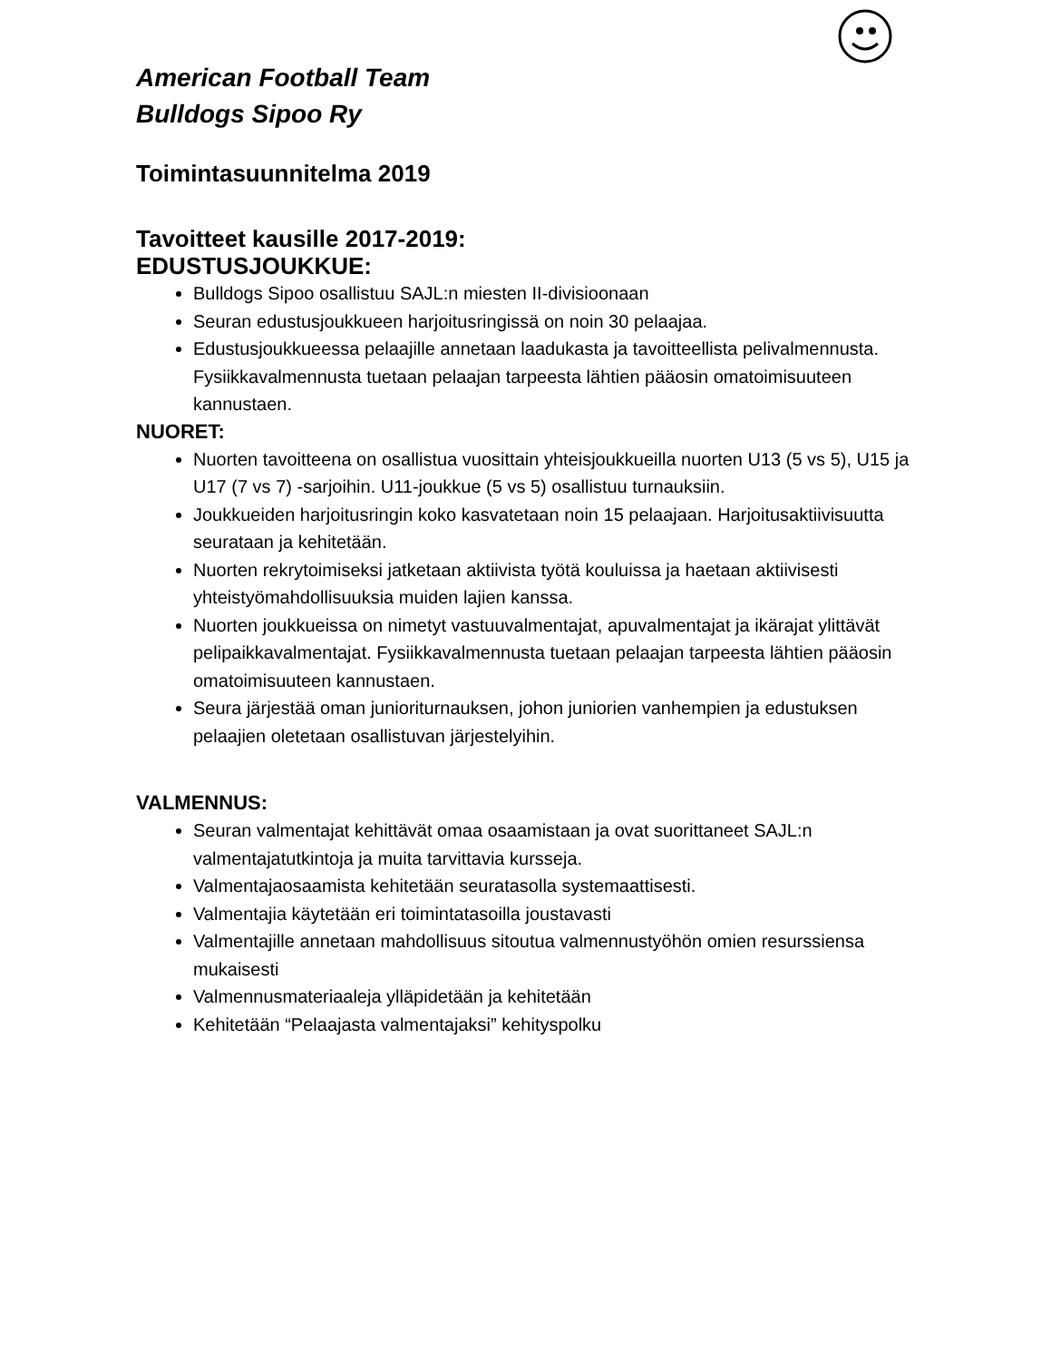American Football Team
Bulldogs Sipoo Ry
Toimintasuunnitelma 2019
Tavoitteet kausille 2017-2019:
EDUSTUSJOUKKUE:
Bulldogs Sipoo osallistuu SAJL:n miesten II-divisioonaan
Seuran edustusjoukkueen harjoitusringissä on noin 30 pelaajaa.
Edustusjoukkueessa pelaajille annetaan laadukasta ja tavoitteellista pelivalmennusta. Fysiikkavalmennusta tuetaan pelaajan tarpeesta lähtien pääosin omatoimisuuteen kannustaen.
NUORET:
Nuorten tavoitteena on osallistua vuosittain yhteisjoukkueilla nuorten U13 (5 vs 5), U15 ja U17 (7 vs 7) -sarjoihin. U11-joukkue (5 vs 5) osallistuu turnauksiin.
Joukkueiden harjoitusringin koko kasvatetaan noin 15 pelaajaan. Harjoitusaktiivisuutta seurataan ja kehitetään.
Nuorten rekrytoimiseksi jatketaan aktiivista työtä kouluissa ja haetaan aktiivisesti yhteistyömahdollisuuksia muiden lajien kanssa.
Nuorten joukkueissa on nimetyt vastuuvalmentajat, apuvalmentajat ja ikärajat ylittävät pelipaikkavalmentajat. Fysiikkavalmennusta tuetaan pelaajan tarpeesta lähtien pääosin omatoimisuuteen kannustaen.
Seura järjestää oman junioriturnauksen, johon juniorien vanhempien ja edustuksen pelaajien oletetaan osallistuvan järjestelyihin.
VALMENNUS:
Seuran valmentajat kehittävät omaa osaamistaan ja ovat suorittaneet SAJL:n valmentajatutkintoja ja muita tarvittavia kursseja.
Valmentajaosaamista kehitetään seuratasolla systemaattisesti.
Valmentajia käytetään eri toimintatasoilla joustavasti
Valmentajille annetaan mahdollisuus sitoutua valmennustyöhön omien resurssiensa mukaisesti
Valmennusmateriaaleja ylläpidetään ja kehitetään
Kehitetään “Pelaajasta valmentajaksi” kehityspolku